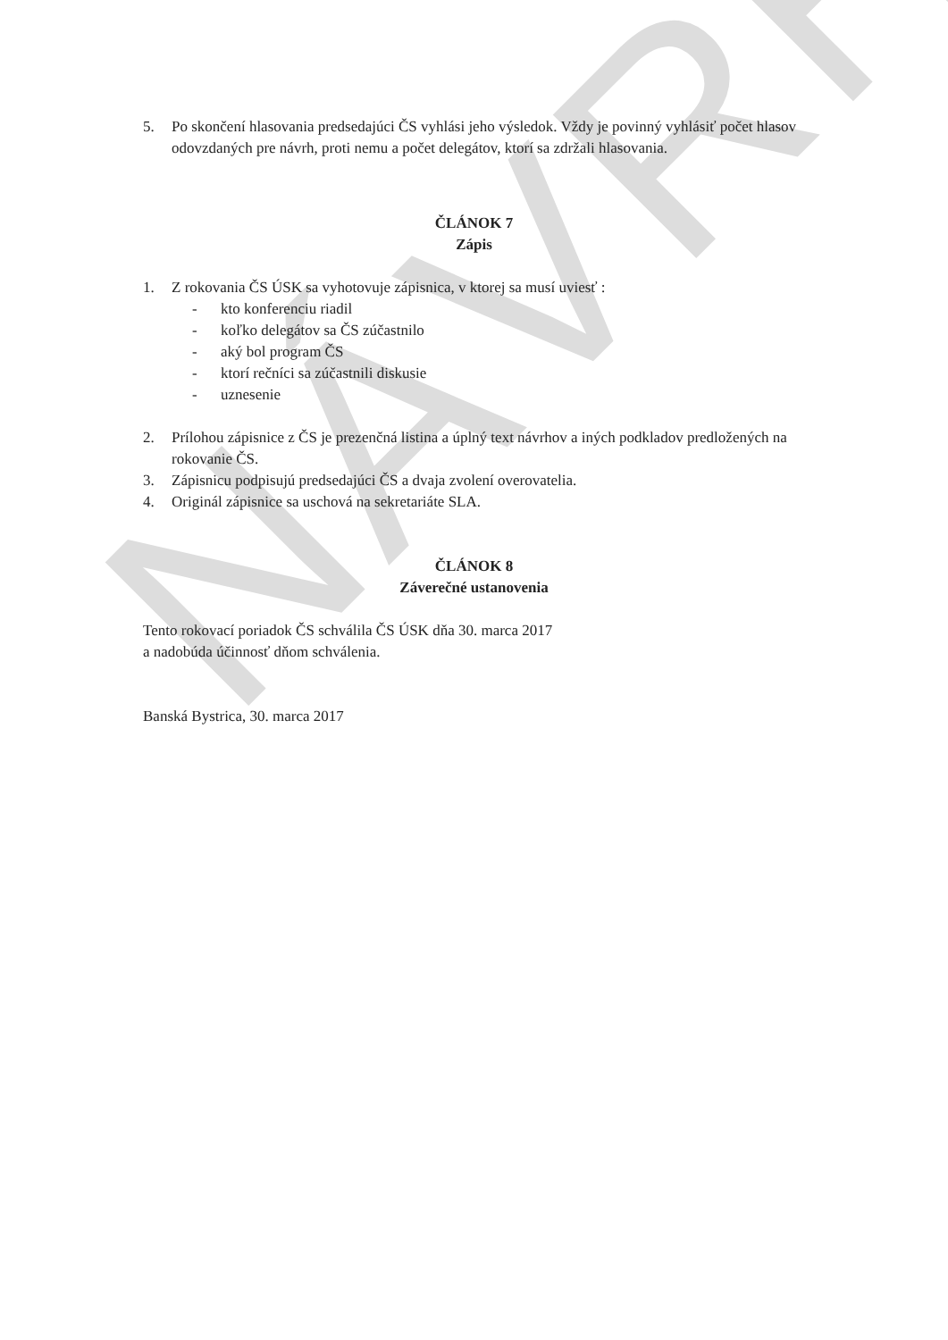NÁVRH
5. Po skončení hlasovania predsedajúci ČS vyhlási jeho výsledok. Vždy je povinný vyhlásiť počet hlasov odovzdaných pre návrh, proti nemu a počet delegátov, ktorí sa zdržali hlasovania.
ČLÁNOK 7
Zápis
1. Z rokovania ČS ÚSK sa vyhotovuje zápisnica, v ktorej sa musí uviesť :
- kto konferenciu riadil
- koľko delegátov sa ČS zúčastnilo
- aký bol program ČS
- ktorí rečníci sa zúčastnili diskusie
- uznesenie
2. Prílohou zápisnice z ČS je prezenčná listina a úplný text návrhov a iných podkladov predložených na rokovanie ČS.
3. Zápisnicu podpisujú predsedajúci ČS a dvaja zvolení overovatelia.
4. Originál zápisnice sa uschová na sekretariáte SLA.
ČLÁNOK 8
Záverečné ustanovenia
Tento rokovací poriadok ČS schválila ČS ÚSK dňa 30. marca 2017
a nadobúda účinnosť dňom schválenia.
Banská Bystrica, 30. marca 2017